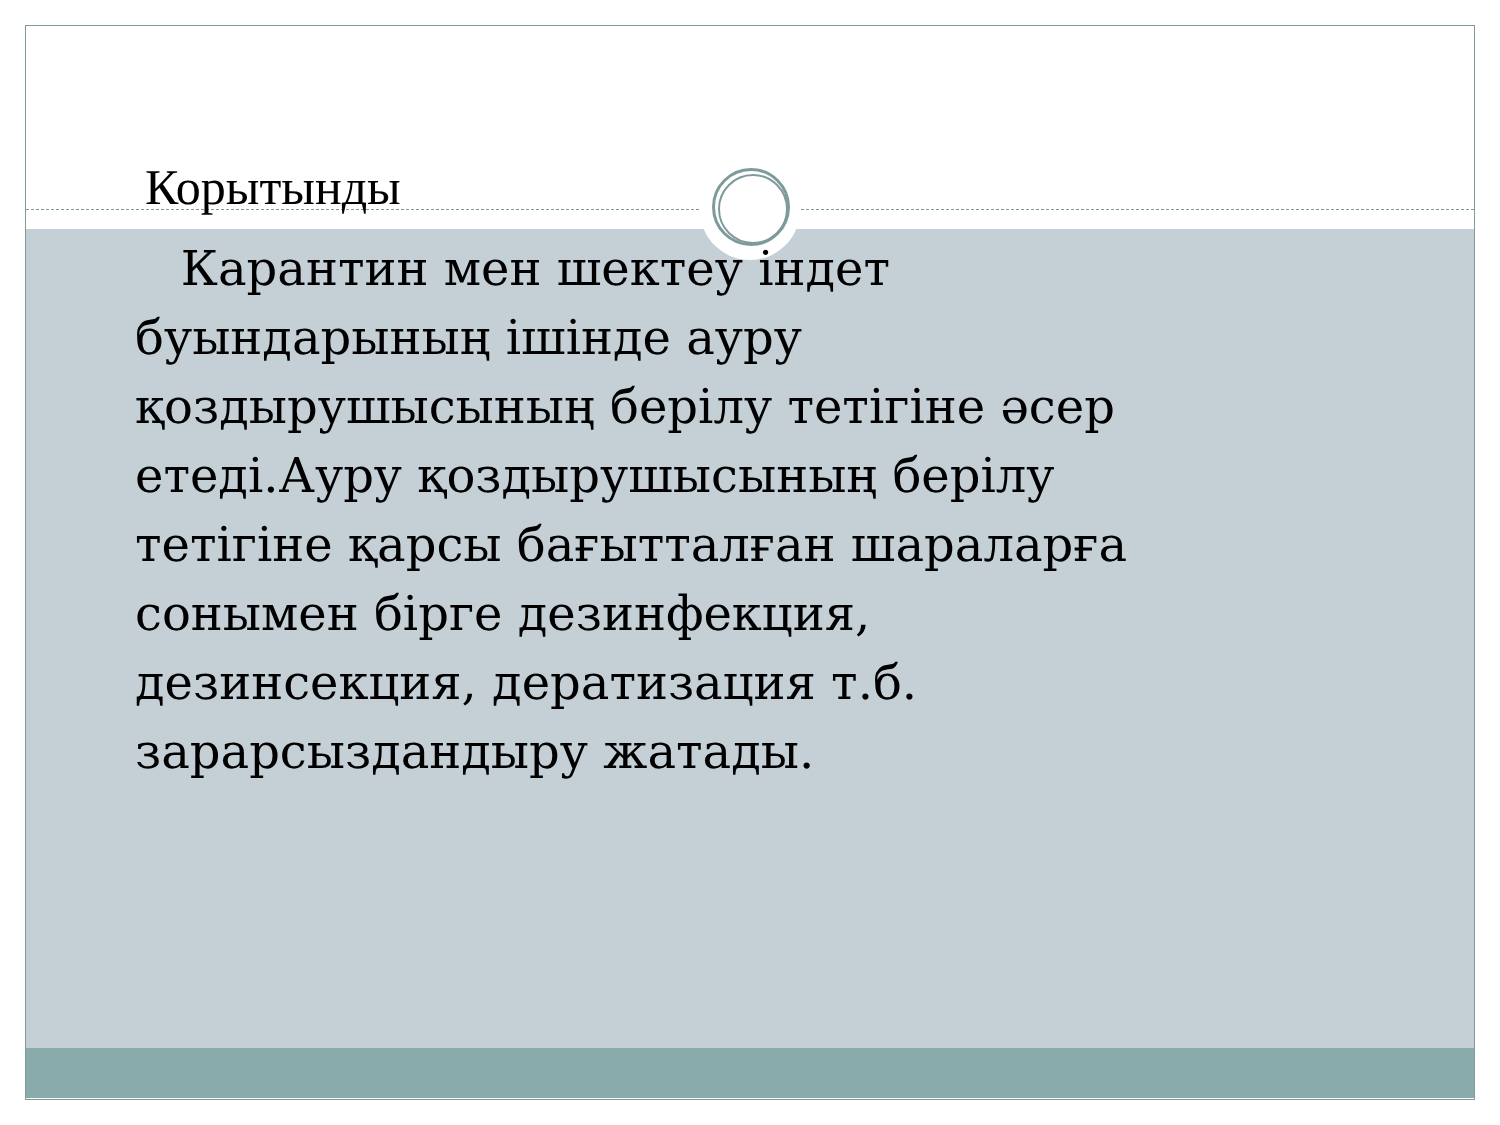Корытынды
Карантин мен шектеу індет буындарының ішінде ауру қоздырушысының берілу тетігіне әсер етеді.Ауру қоздырушысының берілу тетігіне қарсы бағытталған шараларға сонымен бірге дезинфекция, дезинсекция, дератизация т.б. зарарсыздандыру жатады.